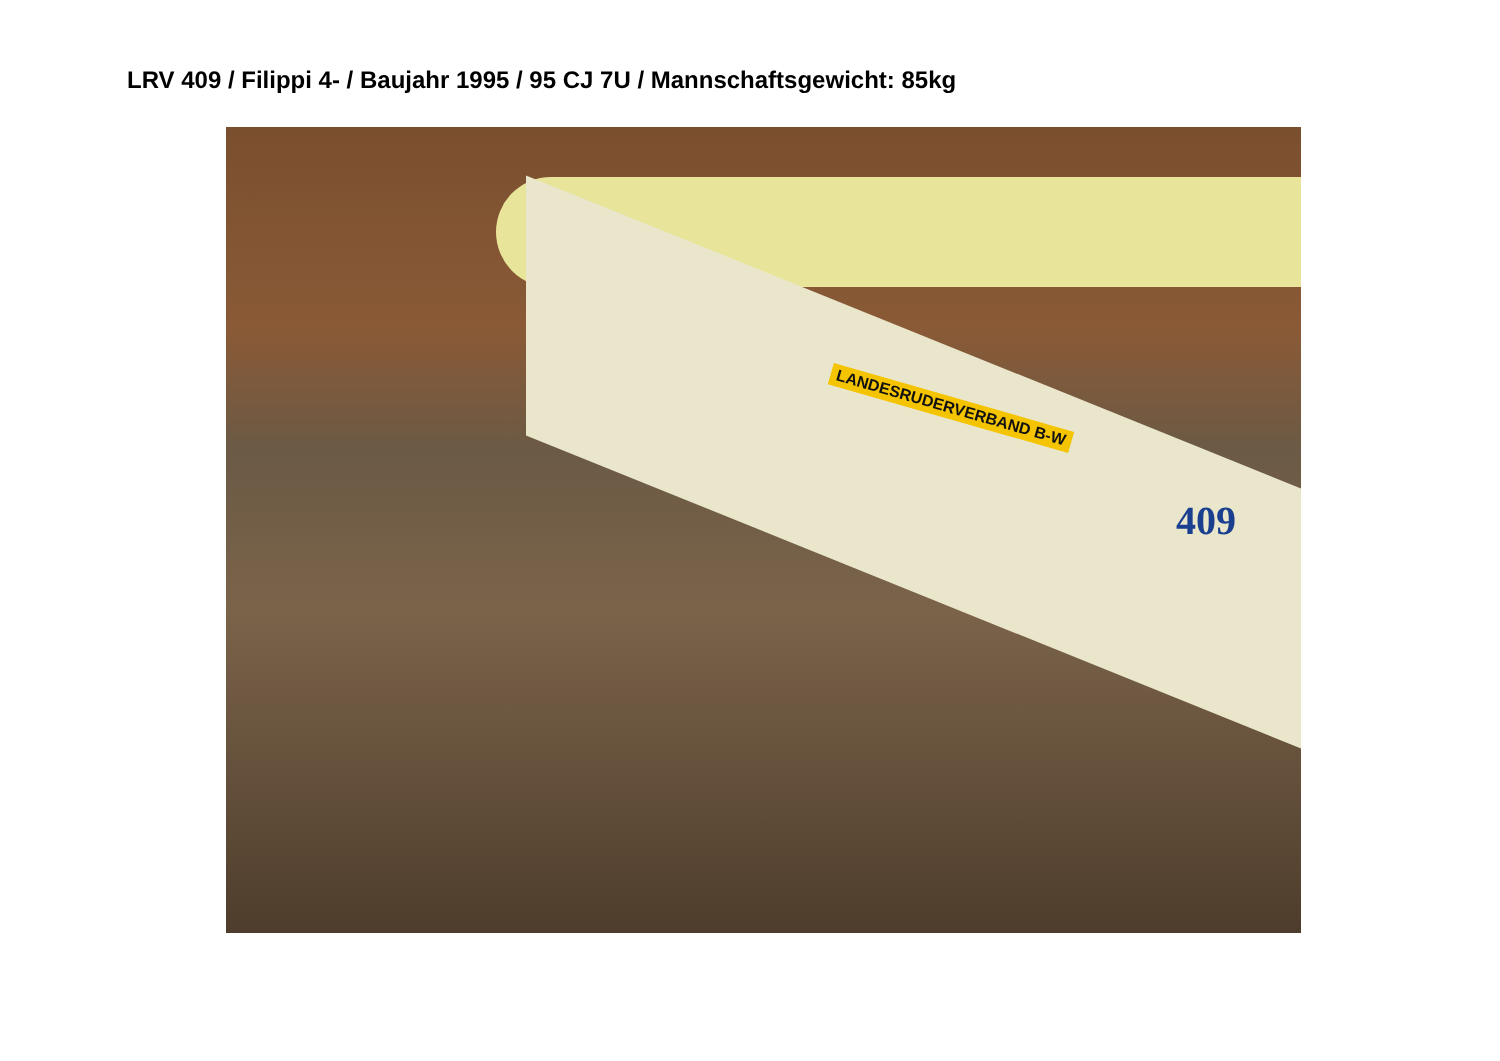LRV 409 / Filippi 4- / Baujahr 1995 / 95 CJ 7U / Mannschaftsgewicht: 85kg
LANDESRUDERVERBAND B-W
409